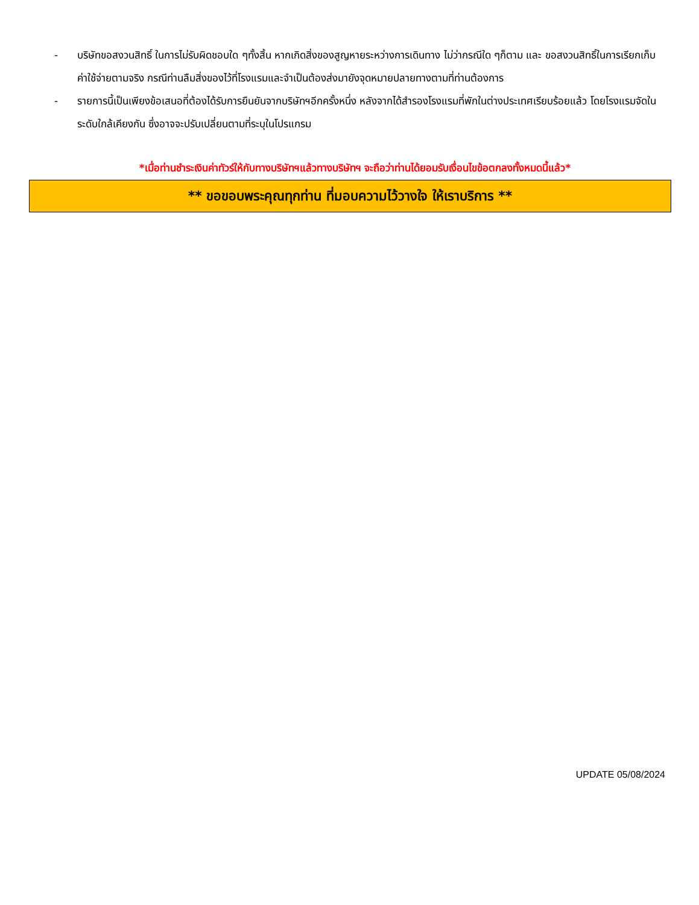- บริษัทขอสงวนสิทธิ์ ในการไม่รับผิดชอบใด ๆทั้งสิ้น หากเกิดสิ่งของสูญหายระหว่างการเดินทาง ไม่ว่ากรณีใด ๆก็ตาม และ ขอสงวนสิทธิ์ในการเรียกเก็บค่าใช้จ่ายตามจริง กรณีท่านลืมสิ่งของไว้ที่โรงแรมและจำเป็นต้องส่งมายังจุดหมายปลายทางตามที่ท่านต้องการ
- รายการนี้เป็นเพียงข้อเสนอที่ต้องได้รับการยืนยันจากบริษัทฯอีกครั้งหนึ่ง หลังจากได้สำรองโรงแรมที่พักในต่างประเทศเรียบร้อยแล้ว โดยโรงแรมจัดในระดับใกล้เคียงกัน ซึ่งอาจจะปรับเปลี่ยนตามที่ระบุในโปรแกรม
*เมื่อท่านชำระเงินค่าทัวร์ให้กับทางบริษัทฯแล้วทางบริษัทฯ จะถือว่าท่านได้ยอมรับเงื่อนไขข้อตกลงทั้งหมดนี้แล้ว*
** ขอขอบพระคุณทุกท่าน ที่มอบความไว้วางใจ ให้เราบริการ **
UPDATE 05/08/2024